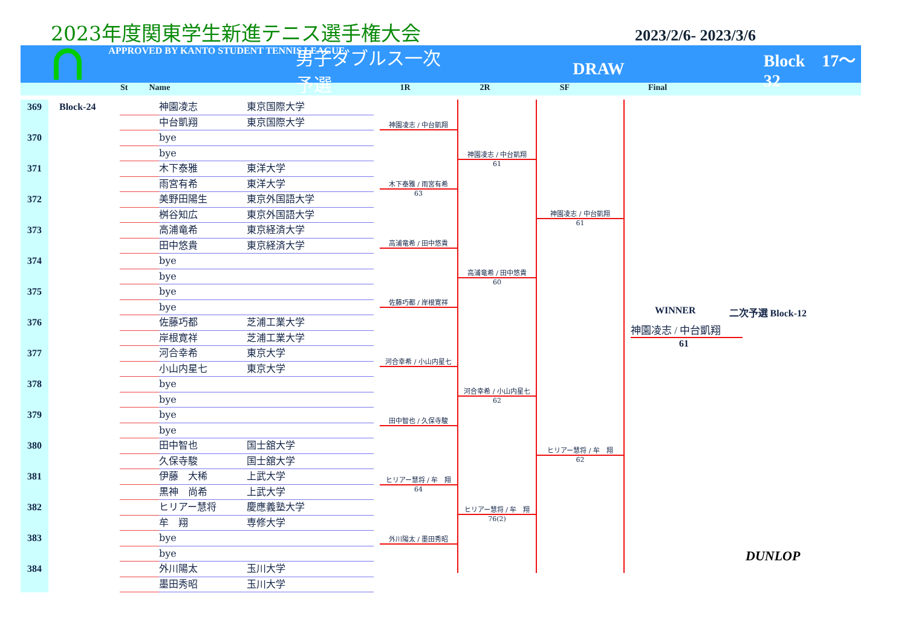2023年度関東学生新進テニス選手権大会
2023/2/6- 2023/3/6
APPROVED BY KANTO STUDENT TENNIS LEAGUE
男子ダブルス一次予選
DRAW Block　17〜32
St Name 1R 2R SF Final
| 369 | Block-24 | | 神園凌志 | 東京国際大学 |
| | | | 中台凱翔 | 東京国際大学 |
| 370 | | | bye | |
| | | | bye | |
| 371 | | | 木下泰雅 | 東洋大学 |
| | | | 雨宮有希 | 東洋大学 |
| 372 | | | 美野田陽生 | 東京外国語大学 |
| | | | 桝谷知広 | 東京外国語大学 |
| 373 | | | 高浦竜希 | 東京経済大学 |
| | | | 田中悠貴 | 東京経済大学 |
| 374 | | | bye | |
| | | | bye | |
| 375 | | | bye | |
| | | | bye | |
| 376 | | | 佐藤巧都 | 芝浦工業大学 |
| | | | 岸根寛祥 | 芝浦工業大学 |
| 377 | | | 河合幸希 | 東京大学 |
| | | | 小山内星七 | 東京大学 |
| 378 | | | bye | |
| | | | bye | |
| 379 | | | bye | |
| | | | bye | |
| 380 | | | 田中智也 | 国士舘大学 |
| | | | 久保寺駿 | 国士舘大学 |
| 381 | | | 伊藤 大稀 | 上武大学 |
| | | | 黒神 尚希 | 上武大学 |
| 382 | | | ヒリアー慧将 | 慶應義塾大学 |
| | | | 牟 翔 | 専修大学 |
| 383 | | | bye | |
| | | | bye | |
| 384 | | | 外川陽太 | 玉川大学 |
| | | | 墨田秀昭 | 玉川大学 |
神園凌志 / 中台凱翔
木下泰雅 / 雨宮有希
63
高浦竜希 / 田中悠貴
佐藤巧都 / 岸根寛祥
河合幸希 / 小山内星七
田中智也 / 久保寺駿
ヒリアー慧将 / 牟　翔
64
外川陽太 / 墨田秀昭
神園凌志 / 中台凱翔
61
高浦竜希 / 田中悠貴
60
河合幸希 / 小山内星七
62
ヒリアー慧将 / 牟　翔
76(2)
神園凌志 / 中台凱翔
61
ヒリアー慧将 / 牟　翔
62
WINNER 二次予選 Block-12
神園凌志 / 中台凱翔
61
DUNLOP